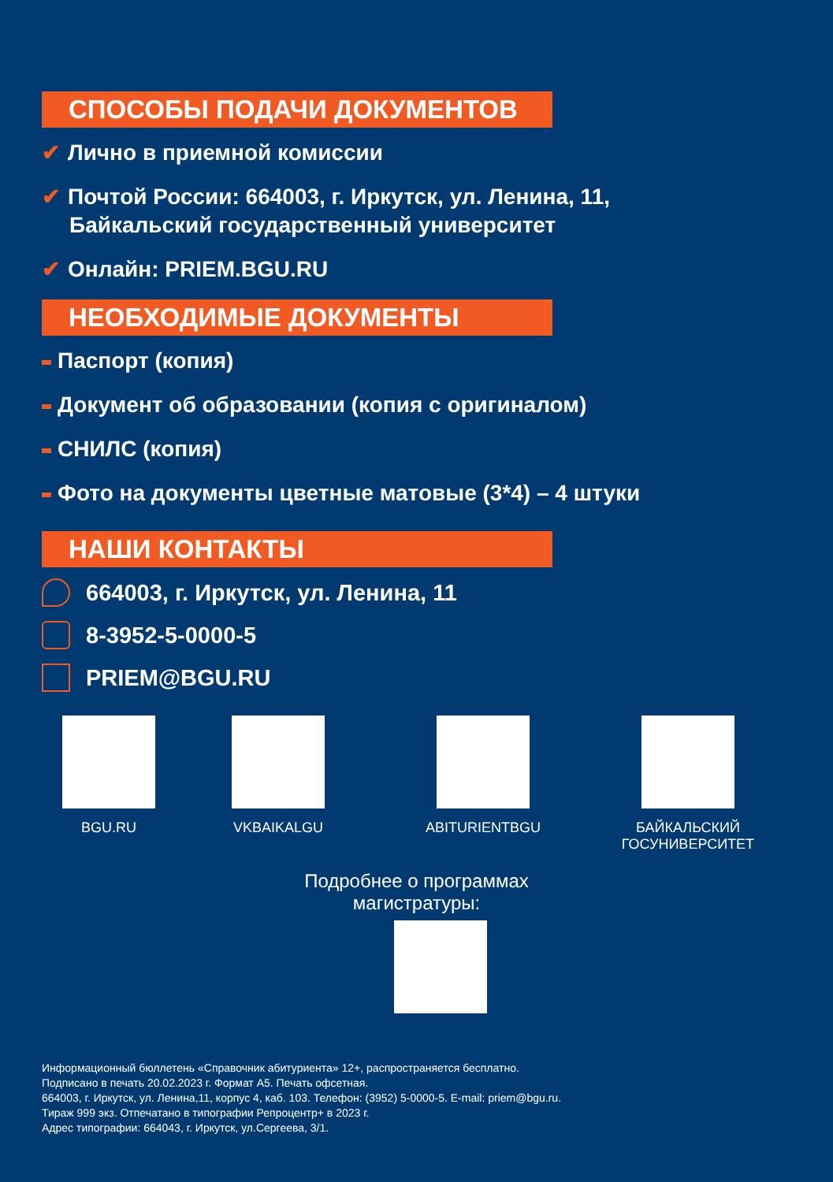СПОСОБЫ ПОДАЧИ ДОКУМЕНТОВ
✔ Лично в приемной комиссии
✔ Почтой России: 664003, г. Иркутск, ул. Ленина, 11,
Байкальский государственный университет
✔ Онлайн: PRIEM.BGU.RU
НЕОБХОДИМЫЕ ДОКУМЕНТЫ
Паспорт (копия)
Документ об образовании (копия с оригиналом)
СНИЛС (копия)
Фото на документы цветные матовые (3*4) – 4 штуки
НАШИ КОНТАКТЫ
664003, г. Иркутск, ул. Ленина, 11
8-3952-5-0000-5
PRIEM@BGU.RU
BGU.RU VKBAIKALGU ABITURIENTBGU БАЙКАЛЬСКИЙ
ГОСУНИВЕРСИТЕТ
Подробнее о программах
магистратуры:
Информационный бюллетень «Справочник абитуриента» 12+, распространяется бесплатно.
Подписано в печать 20.02.2023 г. Формат А5. Печать офсетная.
664003, г. Иркутск, ул. Ленина,11, корпус 4, каб. 103. Телефон: (3952) 5-0000-5. E-mail: priem@bgu.ru.
Тираж 999 экз. Отпечатано в типографии Репроцентр+ в 2023 г.
Адрес типографии: 664043, г. Иркутск, ул.Сергеева, 3/1.